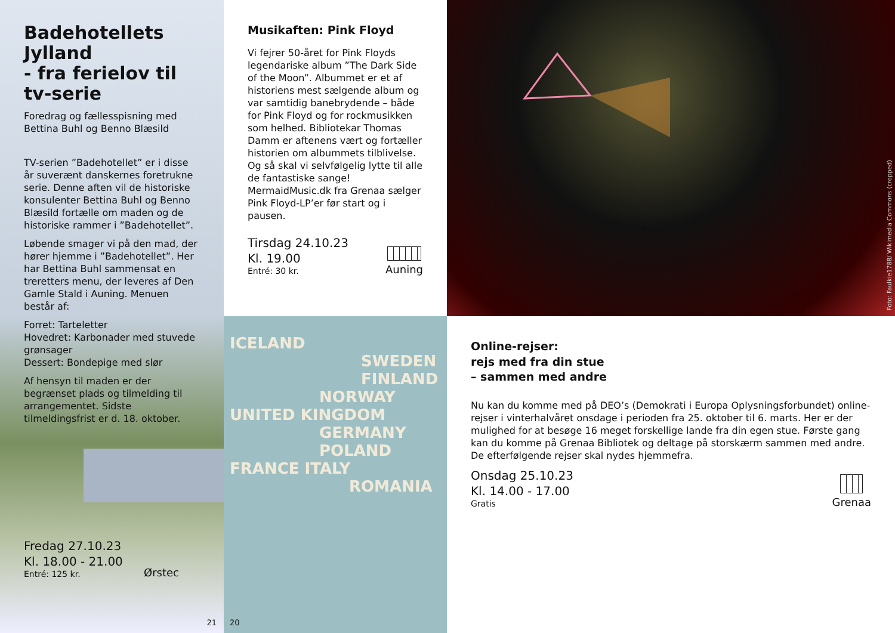Musikaften: Pink Floyd
Vi fejrer 50-året for Pink Floyds legendariske album ”The Dark Side of the Moon”. Albummet er et af historiens mest sælgende album og var samtidig banebrydende – både for Pink Floyd og for rockmusikken som helhed. Bibliotekar Thomas Damm er aftenens vært og fortæller historien om albummets tilblivelse. Og så skal vi selvfølgelig lytte til alle de fantastiske sange! MermaidMusic.dk fra Grenaa sælger Pink Floyd-LP’er før start og i pausen.
Tirsdag 24.10.23
Kl. 19.00
Entré: 30 kr.
Auning
Foto: Faulkie1788/ Wikimedia Commons (cropped)
Badehotellets Jylland
- fra ferielov til tv-serie
Foredrag og fællesspisning med Bettina Buhl og Benno Blæsild
TV-serien ”Badehotellet” er i disse år suverænt danskernes foretrukne serie. Denne aften vil de historiske konsulenter Bettina Buhl og Benno Blæsild fortælle om maden og de historiske rammer i ”Badehotellet”.
Løbende smager vi på den mad, der hører hjemme i ”Badehotellet”. Her har Bettina Buhl sammensat en treretters menu, der leveres af Den Gamle Stald i Auning. Menuen består af:
Forret: Tarteletter
Hovedret: Karbonader med stuvede grønsager
Dessert: Bondepige med slør
Af hensyn til maden er der begrænset plads og tilmelding til arrangementet. Sidste tilmeldingsfrist er d. 18. oktober.
Fredag 27.10.23
Kl. 18.00 - 21.00
Entré: 125 kr.
Ørstec
21
ICELAND
SWEDEN FINLAND
NORWAY
UNITED KINGDOM
GERMANY POLAND
FRANCE ITALY
ROMANIA
20
Online-rejser:
rejs med fra din stue
– sammen med andre
Nu kan du komme med på DEO’s (Demokrati i Europa Oplysningsforbundet) online-rejser i vinterhalvåret onsdage i perioden fra 25. oktober til 6. marts. Her er der mulighed for at besøge 16 meget forskellige lande fra din egen stue. Første gang kan du komme på Grenaa Bibliotek og deltage på storskærm sammen med andre. De efterfølgende rejser skal nydes hjemmefra.
Onsdag 25.10.23
Kl. 14.00 - 17.00
Gratis
Grenaa